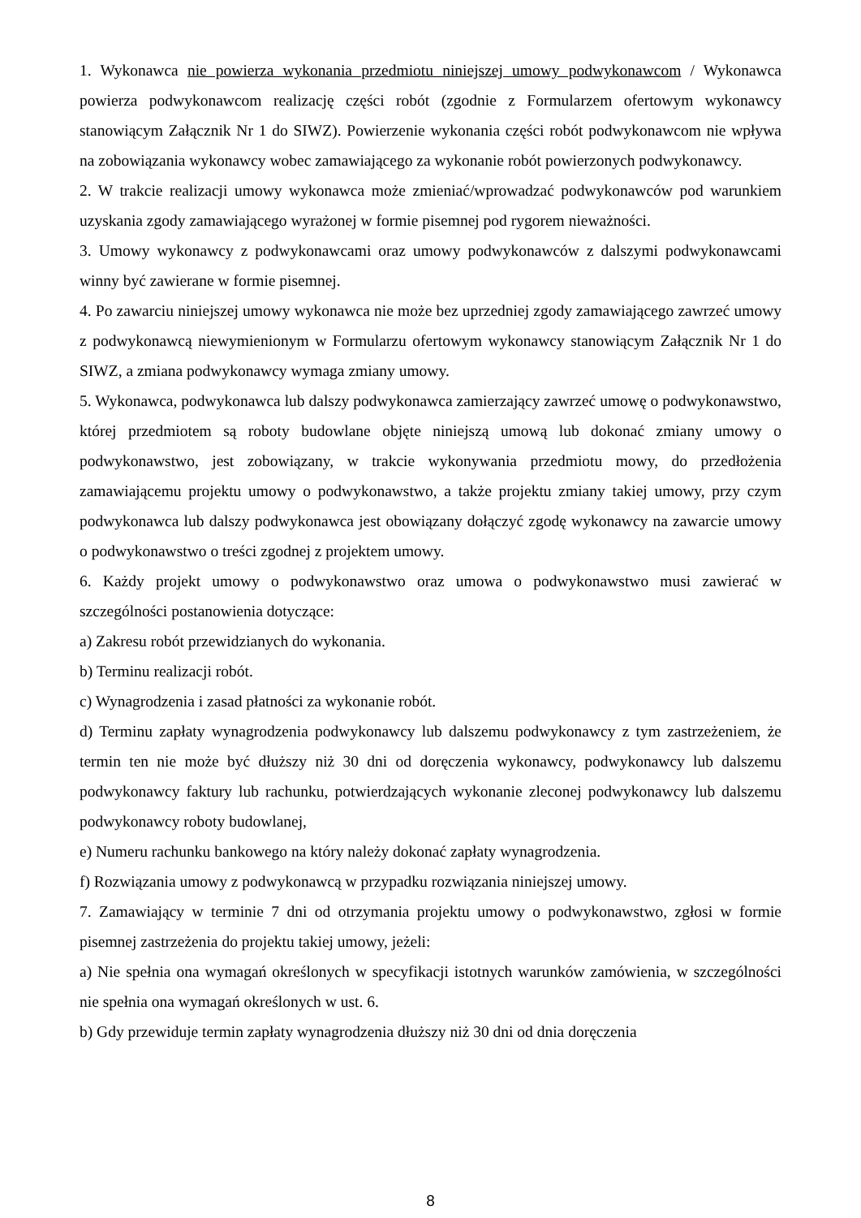1. Wykonawca nie powierza wykonania przedmiotu niniejszej umowy podwykonawcom / Wykonawca powierza podwykonawcom realizację części robót (zgodnie z Formularzem ofertowym wykonawcy stanowiącym Załącznik Nr 1 do SIWZ). Powierzenie wykonania części robót podwykonawcom nie wpływa na zobowiązania wykonawcy wobec zamawiającego za wykonanie robót powierzonych podwykonawcy.
2. W trakcie realizacji umowy wykonawca może zmieniać/wprowadzać podwykonawców pod warunkiem uzyskania zgody zamawiającego wyrażonej w formie pisemnej pod rygorem nieważności.
3. Umowy wykonawcy z podwykonawcami oraz umowy podwykonawców z dalszymi podwykonawcami winny być zawierane w formie pisemnej.
4. Po zawarciu niniejszej umowy wykonawca nie może bez uprzedniej zgody zamawiającego zawrzeć umowy z podwykonawcą niewymienionym w Formularzu ofertowym wykonawcy stanowiącym Załącznik Nr 1 do SIWZ, a zmiana podwykonawcy wymaga zmiany umowy.
5. Wykonawca, podwykonawca lub dalszy podwykonawca zamierzający zawrzeć umowę o podwykonawstwo, której przedmiotem są roboty budowlane objęte niniejszą umową lub dokonać zmiany umowy o podwykonawstwo, jest zobowiązany, w trakcie wykonywania przedmiotu mowy, do przedłożenia zamawiającemu projektu umowy o podwykonawstwo, a także projektu zmiany takiej umowy, przy czym podwykonawca lub dalszy podwykonawca jest obowiązany dołączyć zgodę wykonawcy na zawarcie umowy o podwykonawstwo o treści zgodnej z projektem umowy.
6. Każdy projekt umowy o podwykonawstwo oraz umowa o podwykonawstwo musi zawierać w szczególności postanowienia dotyczące:
a) Zakresu robót przewidzianych do wykonania.
b) Terminu realizacji robót.
c) Wynagrodzenia i zasad płatności za wykonanie robót.
d) Terminu zapłaty wynagrodzenia podwykonawcy lub dalszemu podwykonawcy z tym zastrzeżeniem, że termin ten nie może być dłuższy niż 30 dni od doręczenia wykonawcy, podwykonawcy lub dalszemu podwykonawcy faktury lub rachunku, potwierdzających wykonanie zleconej podwykonawcy lub dalszemu podwykonawcy roboty budowlanej,
e) Numeru rachunku bankowego na który należy dokonać zapłaty wynagrodzenia.
f) Rozwiązania umowy z podwykonawcą w przypadku rozwiązania niniejszej umowy.
7. Zamawiający w terminie 7 dni od otrzymania projektu umowy o podwykonawstwo, zgłosi w formie pisemnej zastrzeżenia do projektu takiej umowy, jeżeli:
a) Nie spełnia ona wymagań określonych w specyfikacji istotnych warunków zamówienia, w szczególności nie spełnia ona wymagań określonych w ust. 6.
b) Gdy przewiduje termin zapłaty wynagrodzenia dłuższy niż 30 dni od dnia doręczenia
8